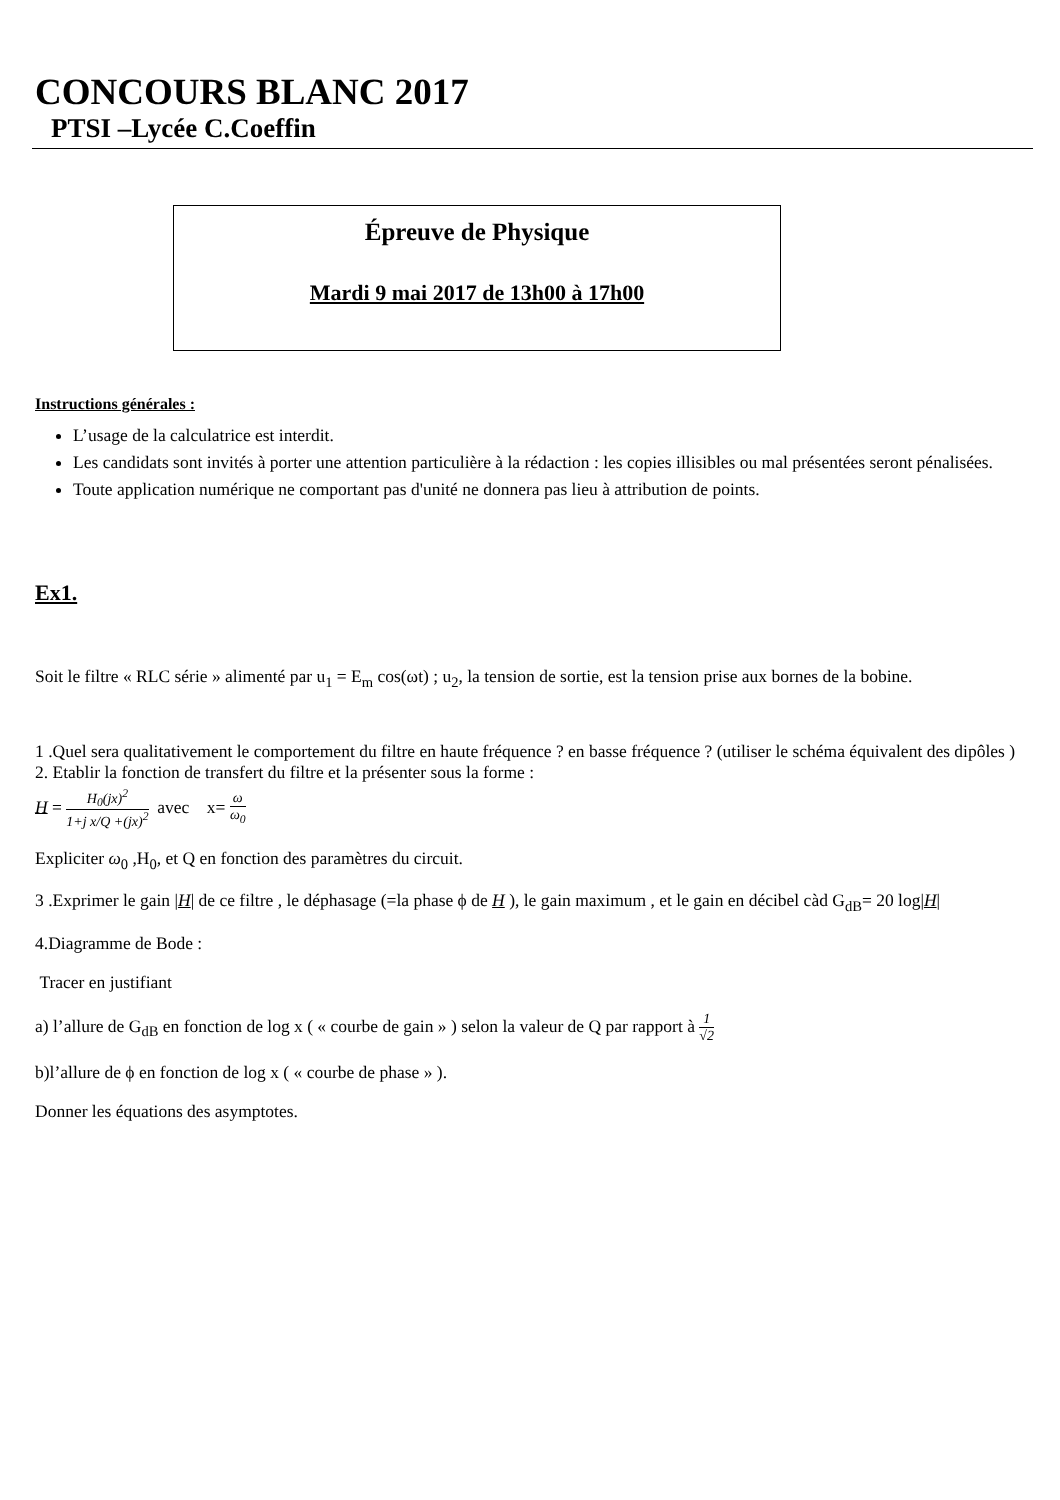CONCOURS BLANC 2017
PTSI –Lycée C.Coeffin
Épreuve de Physique
Mardi 9 mai 2017 de 13h00 à 17h00
Instructions générales :
L’usage de la calculatrice est interdit.
Les candidats sont invités à porter une attention particulière à la rédaction : les copies illisibles ou mal présentées seront pénalisées.
Toute application numérique ne comportant pas d'unité ne donnera pas lieu à attribution de points.
Ex1.
Soit le filtre « RLC série » alimenté par u<sub>1</sub> = E<sub>m</sub> cos(ωt) ; u<sub>2</sub>, la tension de sortie, est la tension prise aux bornes de la bobine.
1 .Quel sera qualitativement le comportement du filtre en haute fréquence ? en basse fréquence ? (utiliser le schéma équivalent des dipôles )
2. Etablir la fonction de transfert du filtre et la présenter sous la forme :
H = H<sub>0</sub>(jx)<sup>2</sup> 1+j x/Q +(jx)<sup>2</sup> avec x= ω ω<sub>0</sub>
Expliciter ω<sub>0</sub> ,H<sub>0</sub>, et Q en fonction des paramètres du circuit.
3 .Exprimer le gain |H| de ce filtre , le déphasage (=la phase ϕ de H ), le gain maximum , et le gain en décibel càd G<sub>dB</sub>= 20 log|H|
4.Diagramme de Bode :
Tracer en justifiant
a) l’allure de G<sub>dB</sub> en fonction de log x ( « courbe de gain » ) selon la valeur de Q par rapport à 1 √2
b)l’allure de ϕ en fonction de log x ( « courbe de phase » ).
Donner les équations des asymptotes.